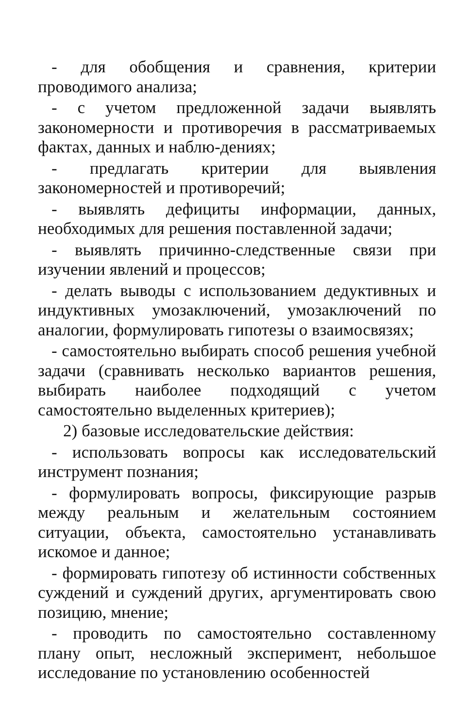- для обобщения и сравнения, критерии проводимого анализа;
- с учетом предложенной задачи выявлять закономерности и противоречия в рассматриваемых фактах, данных и наблю-дениях;
- предлагать критерии для выявления закономерностей и противоречий;
- выявлять дефициты информации, данных, необходимых для решения поставленной задачи;
- выявлять причинно-следственные связи при изучении явлений и процессов;
- делать выводы с использованием дедуктивных и индуктивных умозаключений, умозаключений по аналогии, формулировать гипотезы о взаимосвязях;
- самостоятельно выбирать способ решения учебной задачи (сравнивать несколько вариантов решения, выбирать наиболее подходящий с учетом самостоятельно выделенных критериев);
2) базовые исследовательские действия:
- использовать вопросы как исследовательский инструмент познания;
- формулировать вопросы, фиксирующие разрыв между реальным и желательным состоянием ситуации, объекта, самостоятельно устанавливать искомое и данное;
- формировать гипотезу об истинности собственных суждений и суждений других, аргументировать свою позицию, мнение;
- проводить по самостоятельно составленному плану опыт, несложный эксперимент, небольшое исследование по установлению особенностей